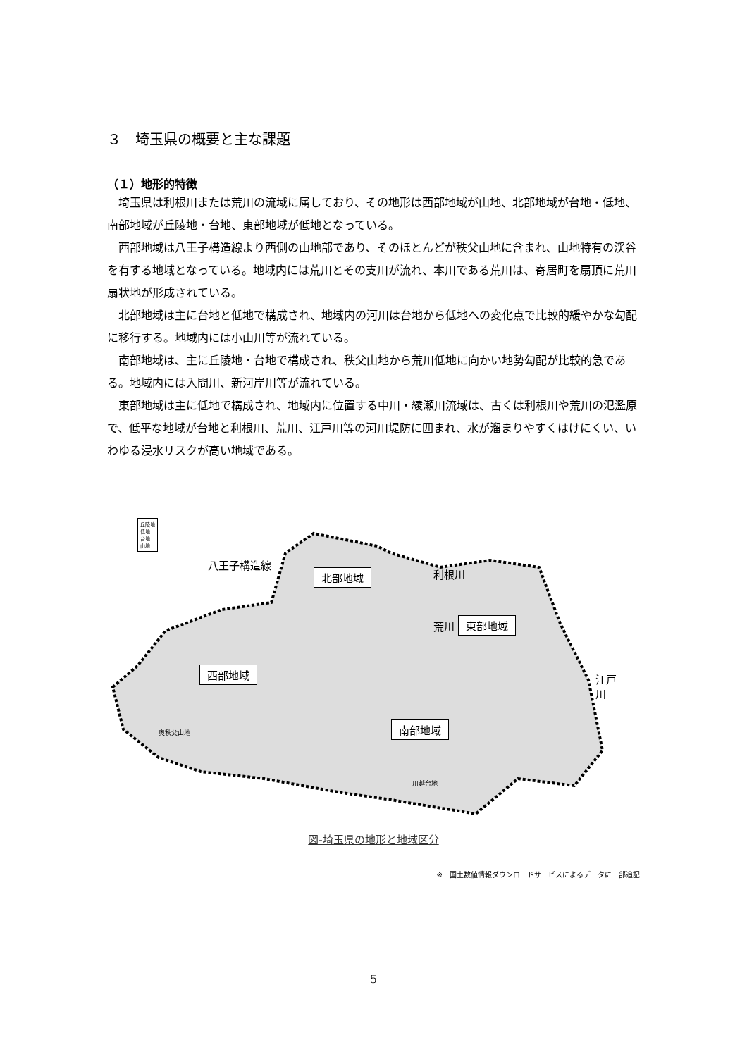３　埼玉県の概要と主な課題
（１）地形的特徴
埼玉県は利根川または荒川の流域に属しており、その地形は西部地域が山地、北部地域が台地・低地、南部地域が丘陵地・台地、東部地域が低地となっている。
西部地域は八王子構造線より西側の山地部であり、そのほとんどが秩父山地に含まれ、山地特有の渓谷を有する地域となっている。地域内には荒川とその支川が流れ、本川である荒川は、寄居町を扇頂に荒川扇状地が形成されている。
北部地域は主に台地と低地で構成され、地域内の河川は台地から低地への変化点で比較的緩やかな勾配に移行する。地域内には小山川等が流れている。
南部地域は、主に丘陵地・台地で構成され、秩父山地から荒川低地に向かい地勢勾配が比較的急である。地域内には入間川、新河岸川等が流れている。
東部地域は主に低地で構成され、地域内に位置する中川・綾瀬川流域は、古くは利根川や荒川の氾濫原で、低平な地域が台地と利根川、荒川、江戸川等の河川堤防に囲まれ、水が溜まりやすくはけにくい、いわゆる浸水リスクが高い地域である。
丘陵地
低地
台地
山地
八王子構造線
北部地域 利根川
荒川 東部地域
西部地域 江戸川
南部地域
奥秩父山地
川越台地
図-埼玉県の地形と地域区分
※　国土数値情報ダウンロードサービスによるデータに一部追記
5